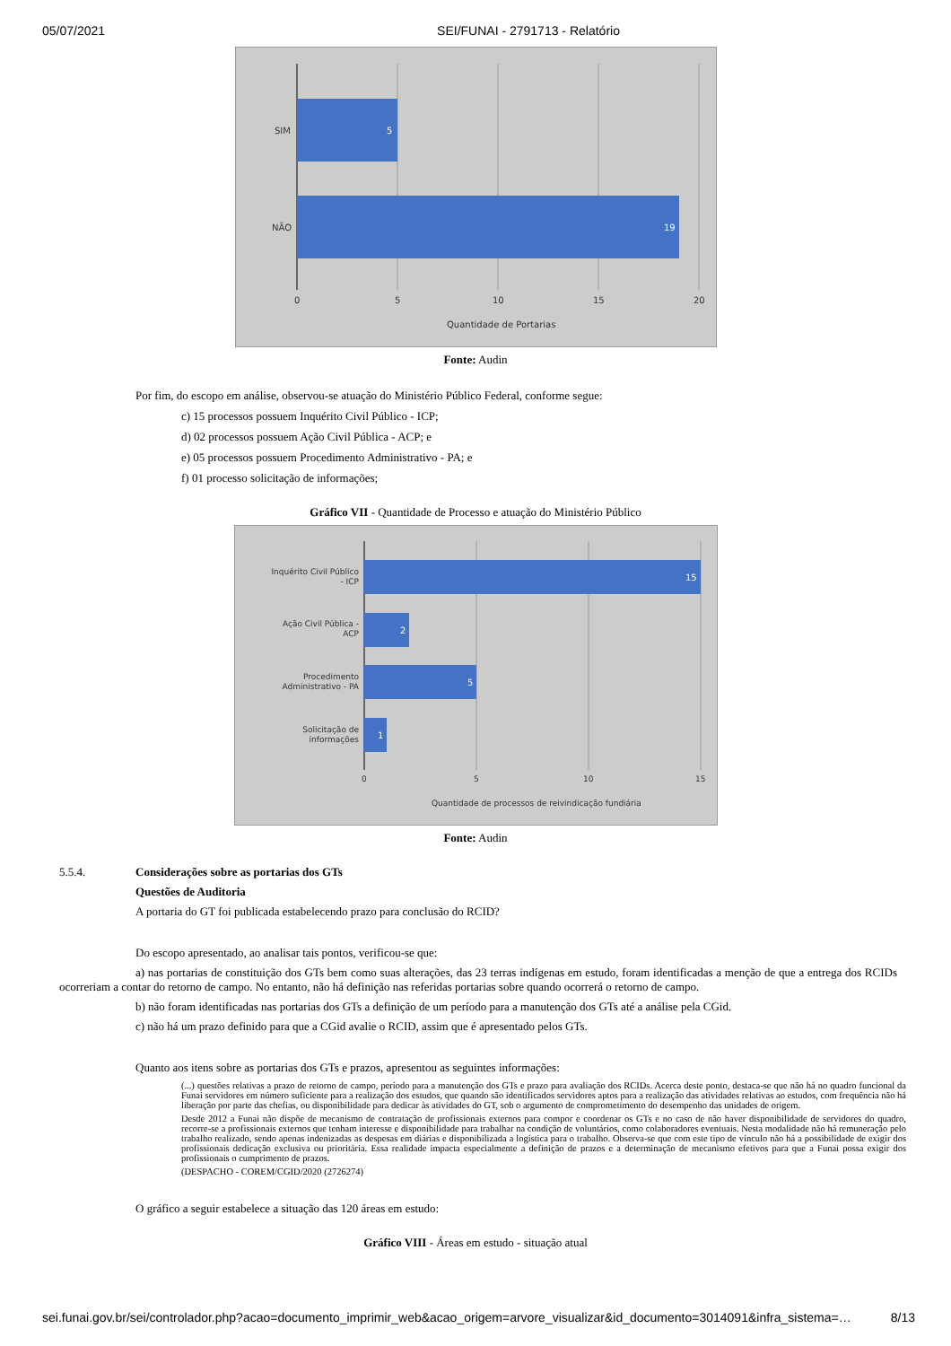05/07/2021 SEI/FUNAI - 2791713 - Relatório
SIM
NÃO
5
19
0
5
10
15
20
Quantidade de Portarias
Fonte: Audin
Por fim, do escopo em análise, observou-se atuação do Ministério Público Federal, conforme segue:
c) 15 processos possuem Inquérito Civil Público - ICP;
d) 02 processos possuem Ação Civil Pública - ACP; e
e) 05 processos possuem Procedimento Administrativo - PA; e
f) 01 processo solicitação de informações;
Gráfico VII - Quantidade de Processo e atuação do Ministério Público
Inquérito Civil Público
- ICP
Ação Civil Pública -
ACP
Procedimento
Administrativo - PA
Solicitação de
informações
15
2
5
1
0
5
10
15
Quantidade de processos de reivindicação fundiária
Fonte: Audin
5.5.4. Considerações sobre as portarias dos GTs
Questões de Auditoria
A portaria do GT foi publicada estabelecendo prazo para conclusão do RCID?
Do escopo apresentado, ao analisar tais pontos, verificou-se que:
a) nas portarias de constituição dos GTs bem como suas alterações, das 23 terras indígenas em estudo, foram identificadas a menção de que a entrega dos RCIDs ocorreriam a contar do retorno de campo. No entanto, não há definição nas referidas portarias sobre quando ocorrerá o retorno de campo.
b) não foram identificadas nas portarias dos GTs a definição de um período para a manutenção dos GTs até a análise pela CGid.
c) não há um prazo definido para que a CGid avalie o RCID, assim que é apresentado pelos GTs.
Quanto aos itens sobre as portarias dos GTs e prazos, apresentou as seguintes informações:
(...) questões relativas a prazo de retorno de campo, período para a manutenção dos GTs e prazo para avaliação dos RCIDs. Acerca deste ponto, destaca-se que não há no quadro funcional da Funai servidores em número suficiente para a realização dos estudos, que quando são identificados servidores aptos para a realização das atividades relativas ao estudos, com frequência não há liberação por parte das chefias, ou disponibilidade para dedicar às atividades do GT, sob o argumento de comprometimento do desempenho das unidades de origem.
Desde 2012 a Funai não dispõe de mecanismo de contratação de profissionais externos para compor e coordenar os GTs e no caso de não haver disponibilidade de servidores do quadro, recorre-se a profissionais externos que tenham interesse e disponibilidade para trabalhar na condição de voluntários, como colaboradores eventuais. Nesta modalidade não há remuneração pelo trabalho realizado, sendo apenas indenizadas as despesas em diárias e disponibilizada a logística para o trabalho. Observa-se que com este tipo de vínculo não há a possibilidade de exigir dos profissionais dedicação exclusiva ou prioritária. Essa realidade impacta especialmente a definição de prazos e a determinação de mecanismo efetivos para que a Funai possa exigir dos profissionais o cumprimento de prazos.
(DESPACHO - COREM/CGID/2020 (2726274)
O gráfico a seguir estabelece a situação das 120 áreas em estudo:
Gráfico VIII - Áreas em estudo - situação atual
sei.funai.gov.br/sei/controlador.php?acao=documento_imprimir_web&acao_origem=arvore_visualizar&id_documento=3014091&infra_sistema=… 8/13